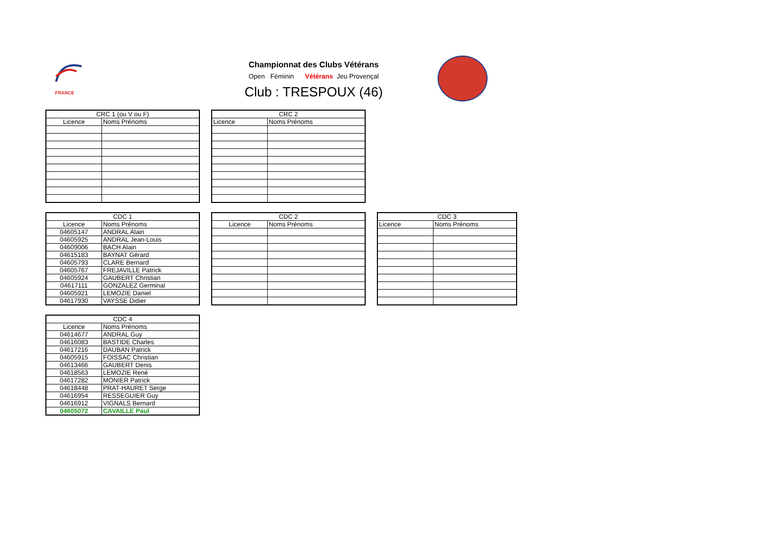FRANCE
Championnat des Clubs Vétérans
Open Féminin Vétérans Jeu Provençal
Club : TRESPOUX (46)
| CRC 1 (ou V ou F) | |
| --- | --- |
| Licence | Noms Prénoms |
| CRC 2 | |
| --- | --- |
| Licence | Noms Prénoms |
| CDC 1 | |
| --- | --- |
| Licence | Noms Prénoms |
| 04605147 | ANDRAL Alain |
| 04605925 | ANDRAL Jean-Louis |
| 04609006 | BACH Alain |
| 04615183 | BAYNAT Gérard |
| 04605793 | CLARE Bernard |
| 04605767 | FREJAVILLE Patrick |
| 04605924 | GAUBERT Christian |
| 04617111 | GONZALEZ Germinal |
| 04605921 | LEMOZIE Daniel |
| 04617930 | VAYSSE Didier |
| CDC 2 | |
| --- | --- |
| Licence | Noms Prénoms |
| CDC 3 | |
| --- | --- |
| Licence | Noms Prénoms |
| CDC 4 | |
| --- | --- |
| Licence | Noms Prénoms |
| 04614677 | ANDRAL Guy |
| 04616083 | BASTIDE Charles |
| 04617216 | DAUBAN Patrick |
| 04605915 | FOISSAC Christian |
| 04613466 | GAUBERT Denis |
| 04618563 | LEMOZIE René |
| 04617282 | MONIER Patrick |
| 04618448 | PRAT-HAURET Serge |
| 04616954 | RESSEGUIER Guy |
| 04616912 | VIGNALS Bernard |
| 04605072 | CAVAILLE Paul |